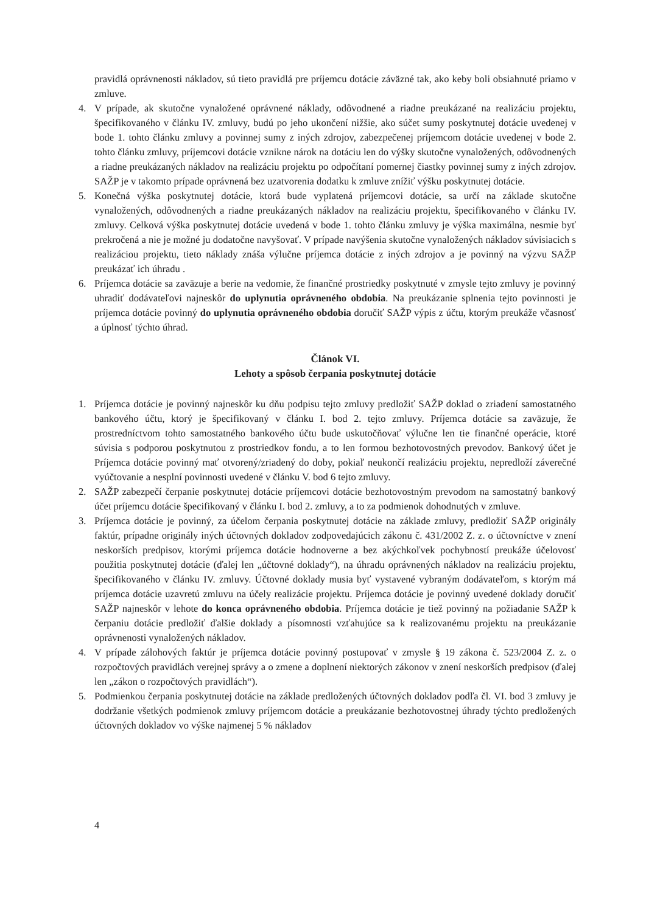pravidlá oprávnenosti nákladov, sú tieto pravidlá pre príjemcu dotácie záväzné tak, ako keby boli obsiahnuté priamo v zmluve.
4. V prípade, ak skutočne vynaložené oprávnené náklady, odôvodnené a riadne preukázané na realizáciu projektu, špecifikovaného v článku IV. zmluvy, budú po jeho ukončení nižšie, ako súčet sumy poskytnutej dotácie uvedenej v bode 1. tohto článku zmluvy a povinnej sumy z iných zdrojov, zabezpečenej príjemcom dotácie uvedenej v bode 2. tohto článku zmluvy, príjemcovi dotácie vznikne nárok na dotáciu len do výšky skutočne vynaložených, odôvodnených a riadne preukázaných nákladov na realizáciu projektu po odpočítaní pomernej čiastky povinnej sumy z iných zdrojov. SAŽP je v takomto prípade oprávnená bez uzatvorenia dodatku k zmluve znížiť výšku poskytnutej dotácie.
5. Konečná výška poskytnutej dotácie, ktorá bude vyplatená príjemcovi dotácie, sa určí na základe skutočne vynaložených, odôvodnených a riadne preukázaných nákladov na realizáciu projektu, špecifikovaného v článku IV. zmluvy. Celková výška poskytnutej dotácie uvedená v bode 1. tohto článku zmluvy je výška maximálna, nesmie byť prekročená a nie je možné ju dodatočne navyšovať. V prípade navýšenia skutočne vynaložených nákladov súvisiacich s realizáciou projektu, tieto náklady znáša výlučne príjemca dotácie z iných zdrojov a je povinný na výzvu SAŽP preukázať ich úhradu .
6. Príjemca dotácie sa zaväzuje a berie na vedomie, že finančné prostriedky poskytnuté v zmysle tejto zmluvy je povinný uhradiť dodávateľovi najneskôr do uplynutia oprávneného obdobia. Na preukázanie splnenia tejto povinnosti je príjemca dotácie povinný do uplynutia oprávneného obdobia doručiť SAŽP výpis z účtu, ktorým preukáže včasnosť a úplnosť týchto úhrad.
Článok VI.
Lehoty a spôsob čerpania poskytnutej dotácie
1. Príjemca dotácie je povinný najneskôr ku dňu podpisu tejto zmluvy predložiť SAŽP doklad o zriadení samostatného bankového účtu, ktorý je špecifikovaný v článku I. bod 2. tejto zmluvy. Príjemca dotácie sa zaväzuje, že prostredníctvom tohto samostatného bankového účtu bude uskutočňovať výlučne len tie finančné operácie, ktoré súvisia s podporou poskytnutou z prostriedkov fondu, a to len formou bezhotovostných prevodov. Bankový účet je Príjemca dotácie povinný mať otvorený/zriadený do doby, pokiaľ neukončí realizáciu projektu, nepredloží záverečné vyúčtovanie a nesplní povinnosti uvedené v článku V. bod 6 tejto zmluvy.
2. SAŽP zabezpečí čerpanie poskytnutej dotácie príjemcovi dotácie bezhotovostným prevodom na samostatný bankový účet príjemcu dotácie špecifikovaný v článku I. bod 2. zmluvy, a to za podmienok dohodnutých v zmluve.
3. Príjemca dotácie je povinný, za účelom čerpania poskytnutej dotácie na základe zmluvy, predložiť SAŽP originály faktúr, prípadne originály iných účtovných dokladov zodpovedajúcich zákonu č. 431/2002 Z. z. o účtovníctve v znení neskorších predpisov, ktorými príjemca dotácie hodnoverne a bez akýchkoľvek pochybností preukáže účelovosť použitia poskytnutej dotácie (ďalej len „účtovné doklady“), na úhradu oprávnených nákladov na realizáciu projektu, špecifikovaného v článku IV. zmluvy. Účtovné doklady musia byť vystavené vybraným dodávateľom, s ktorým má príjemca dotácie uzavretú zmluvu na účely realizácie projektu. Príjemca dotácie je povinný uvedené doklady doručiť SAŽP najneskôr v lehote do konca oprávneného obdobia. Príjemca dotácie je tiež povinný na požiadanie SAŽP k čerpaniu dotácie predložiť ďalšie doklady a písomnosti vzťahujúce sa k realizovanému projektu na preukázanie oprávnenosti vynaložených nákladov.
4. V prípade zálohových faktúr je príjemca dotácie povinný postupovať v zmysle § 19 zákona č. 523/2004 Z. z. o rozpočtových pravidlách verejnej správy a o zmene a doplnení niektorých zákonov v znení neskorších predpisov (ďalej len „zákon o rozpočtových pravidlách“).
5. Podmienkou čerpania poskytnutej dotácie na základe predložených účtovných dokladov podľa čl. VI. bod 3 zmluvy je dodržanie všetkých podmienok zmluvy príjemcom dotácie a preukázanie bezhotovostnej úhrady týchto predložených účtovných dokladov vo výške najmenej 5 % nákladov
4